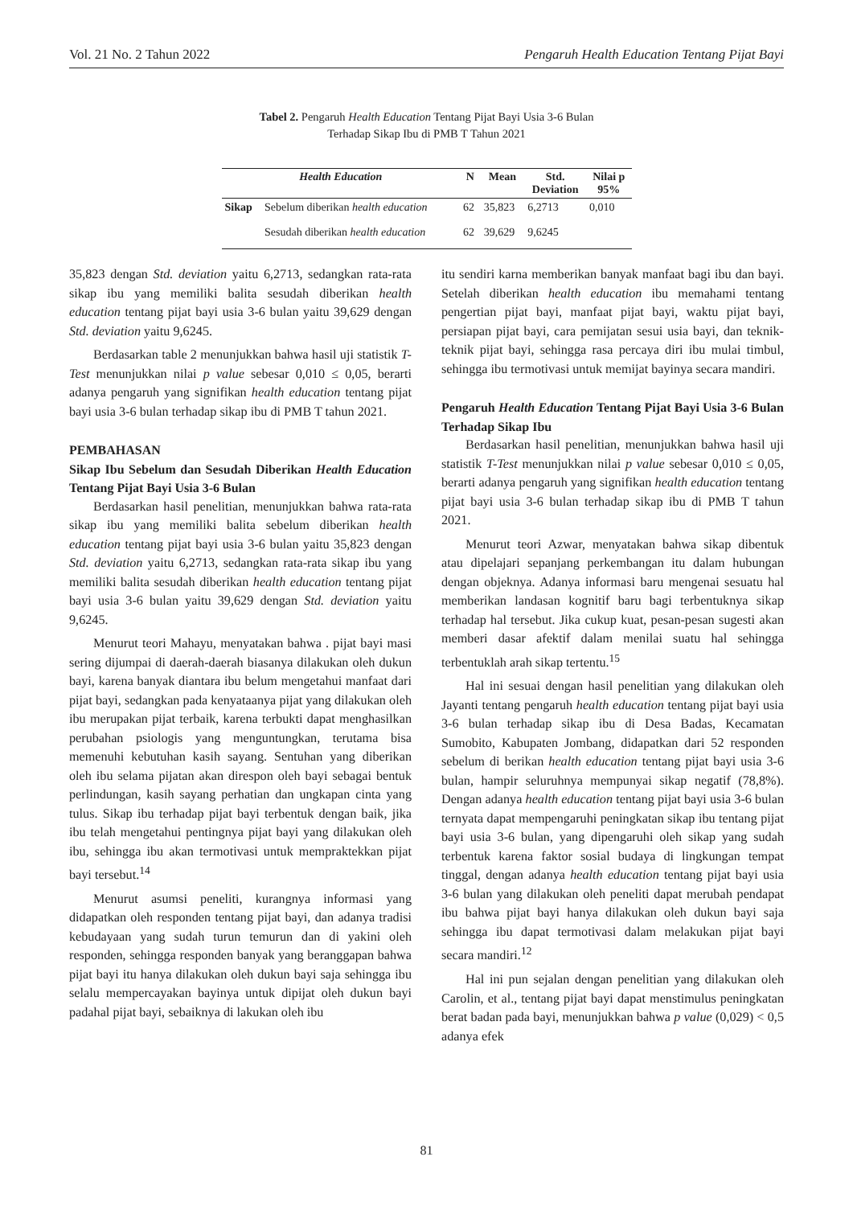Vol. 21 No. 2 Tahun 2022 Pengaruh Health Education Tentang Pijat Bayi
Tabel 2. Pengaruh Health Education Tentang Pijat Bayi Usia 3-6 Bulan
Terhadap Sikap Ibu di PMB T Tahun 2021
| Health Education | | N | Mean | Std. Deviation | Nilai p 95% |
| --- | --- | --- | --- | --- | --- |
| Sikap | Sebelum diberikan health education | 62 | 35,823 | 6,2713 | 0,010 |
| | Sesudah diberikan health education | 62 | 39,629 | 9,6245 | |
35,823 dengan Std. deviation yaitu 6,2713, sedangkan rata-rata sikap ibu yang memiliki balita sesudah diberikan health education tentang pijat bayi usia 3-6 bulan yaitu 39,629 dengan Std. deviation yaitu 9,6245.
Berdasarkan table 2 menunjukkan bahwa hasil uji statistik T-Test menunjukkan nilai p value sebesar 0,010 ≤ 0,05, berarti adanya pengaruh yang signifikan health education tentang pijat bayi usia 3-6 bulan terhadap sikap ibu di PMB T tahun 2021.
PEMBAHASAN
Sikap Ibu Sebelum dan Sesudah Diberikan Health Education Tentang Pijat Bayi Usia 3-6 Bulan
Berdasarkan hasil penelitian, menunjukkan bahwa rata-rata sikap ibu yang memiliki balita sebelum diberikan health education tentang pijat bayi usia 3-6 bulan yaitu 35,823 dengan Std. deviation yaitu 6,2713, sedangkan rata-rata sikap ibu yang memiliki balita sesudah diberikan health education tentang pijat bayi usia 3-6 bulan yaitu 39,629 dengan Std. deviation yaitu 9,6245.
Menurut teori Mahayu, menyatakan bahwa . pijat bayi masi sering dijumpai di daerah-daerah biasanya dilakukan oleh dukun bayi, karena banyak diantara ibu belum mengetahui manfaat dari pijat bayi, sedangkan pada kenyataanya pijat yang dilakukan oleh ibu merupakan pijat terbaik, karena terbukti dapat menghasilkan perubahan psiologis yang menguntungkan, terutama bisa memenuhi kebutuhan kasih sayang. Sentuhan yang diberikan oleh ibu selama pijatan akan direspon oleh bayi sebagai bentuk perlindungan, kasih sayang perhatian dan ungkapan cinta yang tulus. Sikap ibu terhadap pijat bayi terbentuk dengan baik, jika ibu telah mengetahui pentingnya pijat bayi yang dilakukan oleh ibu, sehingga ibu akan termotivasi untuk mempraktekkan pijat bayi tersebut.<sup>14</sup>
Menurut asumsi peneliti, kurangnya informasi yang didapatkan oleh responden tentang pijat bayi, dan adanya tradisi kebudayaan yang sudah turun temurun dan di yakini oleh responden, sehingga responden banyak yang beranggapan bahwa pijat bayi itu hanya dilakukan oleh dukun bayi saja sehingga ibu selalu mempercayakan bayinya untuk dipijat oleh dukun bayi padahal pijat bayi, sebaiknya di lakukan oleh ibu
itu sendiri karna memberikan banyak manfaat bagi ibu dan bayi. Setelah diberikan health education ibu memahami tentang pengertian pijat bayi, manfaat pijat bayi, waktu pijat bayi, persiapan pijat bayi, cara pemijatan sesui usia bayi, dan teknik-teknik pijat bayi, sehingga rasa percaya diri ibu mulai timbul, sehingga ibu termotivasi untuk memijat bayinya secara mandiri.
Pengaruh Health Education Tentang Pijat Bayi Usia 3-6 Bulan Terhadap Sikap Ibu
Berdasarkan hasil penelitian, menunjukkan bahwa hasil uji statistik T-Test menunjukkan nilai p value sebesar 0,010 ≤ 0,05, berarti adanya pengaruh yang signifikan health education tentang pijat bayi usia 3-6 bulan terhadap sikap ibu di PMB T tahun 2021.
Menurut teori Azwar, menyatakan bahwa sikap dibentuk atau dipelajari sepanjang perkembangan itu dalam hubungan dengan objeknya. Adanya informasi baru mengenai sesuatu hal memberikan landasan kognitif baru bagi terbentuknya sikap terhadap hal tersebut. Jika cukup kuat, pesan-pesan sugesti akan memberi dasar afektif dalam menilai suatu hal sehingga terbentuklah arah sikap tertentu.<sup>15</sup>
Hal ini sesuai dengan hasil penelitian yang dilakukan oleh Jayanti tentang pengaruh health education tentang pijat bayi usia 3-6 bulan terhadap sikap ibu di Desa Badas, Kecamatan Sumobito, Kabupaten Jombang, didapatkan dari 52 responden sebelum di berikan health education tentang pijat bayi usia 3-6 bulan, hampir seluruhnya mempunyai sikap negatif (78,8%). Dengan adanya health education tentang pijat bayi usia 3-6 bulan ternyata dapat mempengaruhi peningkatan sikap ibu tentang pijat bayi usia 3-6 bulan, yang dipengaruhi oleh sikap yang sudah terbentuk karena faktor sosial budaya di lingkungan tempat tinggal, dengan adanya health education tentang pijat bayi usia 3-6 bulan yang dilakukan oleh peneliti dapat merubah pendapat ibu bahwa pijat bayi hanya dilakukan oleh dukun bayi saja sehingga ibu dapat termotivasi dalam melakukan pijat bayi secara mandiri.<sup>12</sup>
Hal ini pun sejalan dengan penelitian yang dilakukan oleh Carolin, et al., tentang pijat bayi dapat menstimulus peningkatan berat badan pada bayi, menunjukkan bahwa p value (0,029) < 0,5 adanya efek
81